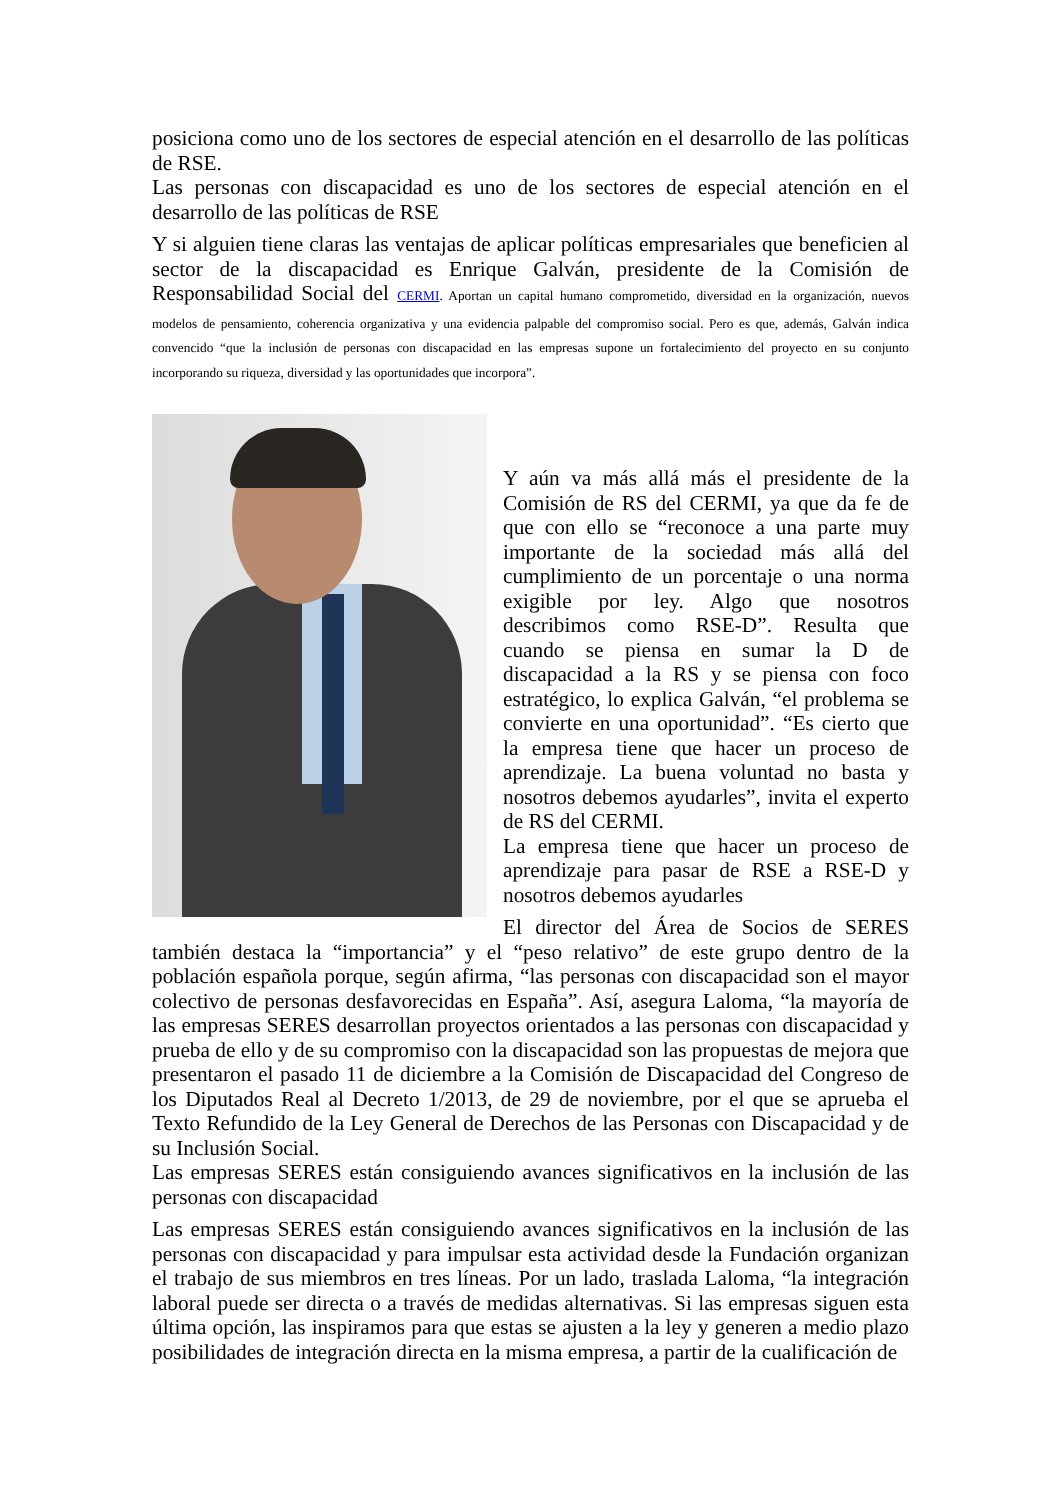posiciona como uno de los sectores de especial atención en el desarrollo de las políticas de RSE.
Las personas con discapacidad es uno de los sectores de especial atención en el desarrollo de las políticas de RSE
Y si alguien tiene claras las ventajas de aplicar políticas empresariales que beneficien al sector de la discapacidad es Enrique Galván, presidente de la Comisión de Responsabilidad Social del CERMI. Aportan un capital humano comprometido, diversidad en la organización, nuevos modelos de pensamiento, coherencia organizativa y una evidencia palpable del compromiso social. Pero es que, además, Galván indica convencido “que la inclusión de personas con discapacidad en las empresas supone un fortalecimiento del proyecto en su conjunto incorporando su riqueza, diversidad y las oportunidades que incorpora”.
Y aún va más allá más el presidente de la Comisión de RS del CERMI, ya que da fe de que con ello se “reconoce a una parte muy importante de la sociedad más allá del cumplimiento de un porcentaje o una norma exigible por ley. Algo que nosotros describimos como RSE-D”. Resulta que cuando se piensa en sumar la D de discapacidad a la RS y se piensa con foco estratégico, lo explica Galván, “el problema se convierte en una oportunidad”. “Es cierto que la empresa tiene que hacer un proceso de aprendizaje. La buena voluntad no basta y nosotros debemos ayudarles”, invita el experto de RS del CERMI.
La empresa tiene que hacer un proceso de aprendizaje para pasar de RSE a RSE-D y nosotros debemos ayudarles
El director del Área de Socios de SERES también destaca la “importancia” y el “peso relativo” de este grupo dentro de la población española porque, según afirma, “las personas con discapacidad son el mayor colectivo de personas desfavorecidas en España”. Así, asegura Laloma, “la mayoría de las empresas SERES desarrollan proyectos orientados a las personas con discapacidad y prueba de ello y de su compromiso con la discapacidad son las propuestas de mejora que presentaron el pasado 11 de diciembre a la Comisión de Discapacidad del Congreso de los Diputados Real al Decreto 1/2013, de 29 de noviembre, por el que se aprueba el Texto Refundido de la Ley General de Derechos de las Personas con Discapacidad y de su Inclusión Social.
Las empresas SERES están consiguiendo avances significativos en la inclusión de las personas con discapacidad
Las empresas SERES están consiguiendo avances significativos en la inclusión de las personas con discapacidad y para impulsar esta actividad desde la Fundación organizan el trabajo de sus miembros en tres líneas. Por un lado, traslada Laloma, “la integración laboral puede ser directa o a través de medidas alternativas. Si las empresas siguen esta última opción, las inspiramos para que estas se ajusten a la ley y generen a medio plazo posibilidades de integración directa en la misma empresa, a partir de la cualificación de